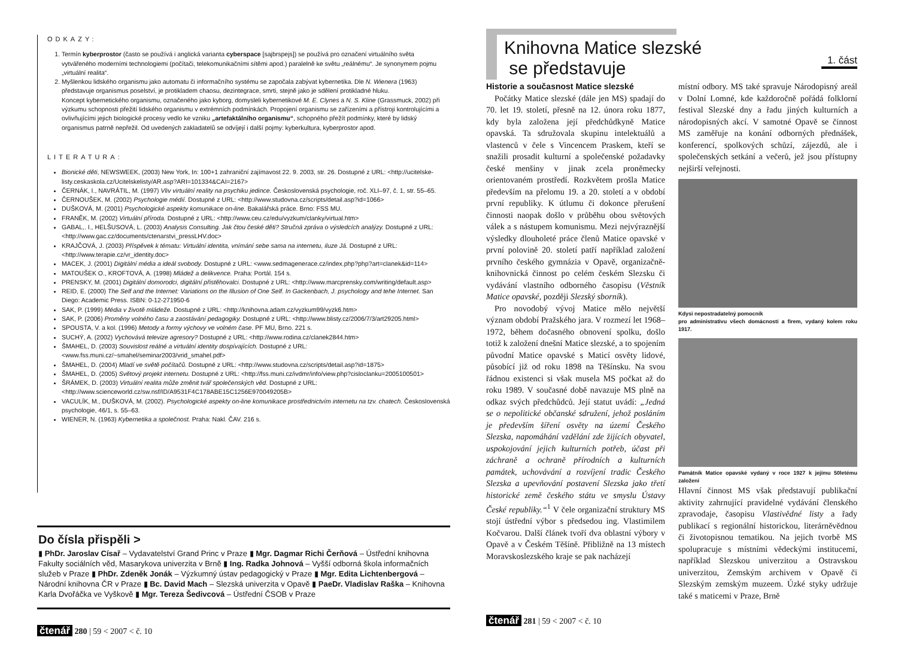ODKAZY:
1. Termín kyberprostor (často se používá i anglická varianta cyberspace [sajbrspejs]) se používá pro označení virtuálního světa vytvářeného moderními technologiemi (počítači, telekomunikačními sítěmi apod.) paralelně ke světu „reálnému“. Je synonymem pojmu „virtuální realita“.
2. Myšlenkou lidského organismu jako automatu či informačního systému se započala zabývat kybernetika. Dle N. Wienera (1963) představuje organismus poselství, je protikladem chaosu, dezintegrace, smrti, stejně jako je sdělení protikladné hluku.
Koncept kybernetického organismu, označeného jako kyborg, domysleli kybernetikové M. E. Clynes a N. S. Kline (Grassmuck, 2002) při výzkumu schopnosti přežití lidského organismu v extrémních podmínkách. Propojení organismu se zařízeními a přístroji kontrolujícími a ovlivňujícími jejich biologické procesy vedlo ke vzniku „artefaktálního organismu“, schopného přežít podmínky, které by lidský organismus patrně nepřežil. Od uvedených zakladatelů se odvíjejí i další pojmy: kyberkultura, kyberprostor apod.
LITERATURA:
Bionické děti, NEWSWEEK, (2003) New York, In: 100+1 zahraniční zajímavost 22. 9. 2003, str. 26. Dostupné z URL: <http://ucitelske-listy.ceskaskola.cz/Ucitelskelisty/AR.asp?ARI=101334&CAI=2167>
ČERNÁK, I., NAVRÁTIL, M. (1997) Vliv virtuální reality na psychiku jedince. Československá psychologie, roč. XLI–97, č. 1, str. 55–65.
ČERNOUŠEK, M. (2002) Psychologie médií. Dostupné z URL: <http://www.studovna.cz/scripts/detail.asp?id=1066>
DUŠKOVÁ, M. (2001) Psychologické aspekty komunikace on-line. Bakalářská práce. Brno: FSS MU.
FRANĚK, M. (2002) Virtuální příroda. Dostupné z URL: <http://www.ceu.cz/edu/vyzkum/clanky/virtual.htm>
GABAL,. I., HELŠUSOVÁ, L. (2003) Analysis Consulting. Jak čtou české děti? Stručná zpráva o výsledcích analýzy. Dostupné z URL: <http://www.gac.cz/documents/ctenarstvi_pressLHV.doc>
KRAJČOVÁ, J. (2003) Příspěvek k tématu: Virtuální identita, vnímání sebe sama na internetu, iluze Já. Dostupné z URL: <http://www.terapie.cz/vr_identity.doc>
MACEK, J. (2001) Digitální média a ideál svobody. Dostupné z URL: <www.sedmagenerace.cz/index.php?php?art=clanek&id=114>
MATOUŠEK O., KROFTOVÁ, A. (1998) Mládež a delikvence. Praha: Portál. 154 s.
PRENSKY, M. (2001) Digitální domorodci, digitální přistěhovalci. Dostupné z URL: <http://www.marcprensky.com/writing/default.asp>
REID, E. (2000) The Self and the Internet: Variations on the Illusion of One Self. In Gackenbach, J. psychology and tehe Internet. San Diego: Academic Press. ISBN: 0-12-271950-6
SAK, P. (1999) Média v životě mládeže. Dostupné z URL: <http://knihovna.adam.cz/vyzkum99/vyzk6.htm>
SAK, P. (2006) Proměny volného času a zaostávání pedagogiky. Dostupné z URL: <http://www.blisty.cz/2006/7/3/art29205.html>
SPOUSTA, V. a kol. (1996) Metody a formy výchovy ve volném čase. PF MU, Brno. 221 s.
SUCHÝ, A. (2002) Vychovává televize agresory? Dostupné z URL: <http://www.rodina.cz/clanek2844.htm>
ŠMAHEL, D. (2003) Souvislost reálné a virtuální identity dospívajících. Dostupné z URL: <www.fss.muni.cz/~smahel/seminar2003/vrid_smahel.pdf>
ŠMAHEL, D. (2004) Mladí ve světě počítačů. Dostupné z URL: <http://www.studovna.cz/scripts/detail.asp?id=1875>
ŠMAHEL, D. (2005) Světový projekt internetu. Dostupné z URL: <http://fss.muni.cz/ivdmr/info/view.php?cisloclanku=2005100501>
ŠRÁMEK, D. (2003) Virtuální realita může změnit tvář společenských věd. Dostupné z URL: <http://www.scienceworld.cz/sw.nsf/ID/A9531F4C178ABE15C1256E970049205B>
VACULÍK, M., DUŠKOVÁ, M. (2002). Psychologické aspekty on-line komunikace prostřednictvím internetu na tzv. chatech. Československá psychologie, 46/1, s. 55–63.
WIENER, N. (1963) Kybernetika a společnost. Praha: Nakl. ČAV. 216 s.
Do čísla přispěli >
▮ PhDr. Jaroslav Císař – Vydavatelství Grand Princ v Praze ▮ Mgr. Dagmar Richi Čerňová – Ústřední knihovna Fakulty sociálních věd, Masarykova univerzita v Brně ▮ Ing. Radka Johnová – Vyšší odborná škola informačních služeb v Praze ▮ PhDr. Zdeněk Jonák – Výzkumný ústav pedagogický v Praze ▮ Mgr. Edita Lichtenbergová – Národní knihovna ČR v Praze ▮ Bc. David Mach – Slezská univerzita v Opavě ▮ PaeDr. Vladislav Raška – Knihovna Karla Dvořáčka ve Vyškově ▮ Mgr. Tereza Šedivcová – Ústřední ČSOB v Praze
čtenář 280 | 59 < 2007 < č. 10
Knihovna Matice slezské
se představuje
1. část
Historie a současnost Matice slezské
Počátky Matice slezské (dále jen MS) spadají do 70. let 19. století, přesně na 12. února roku 1877, kdy byla založena její předchůdkyně Matice opavská. Ta sdružovala skupinu intelektuálů a vlastenců v čele s Vincencem Praskem, kteří se snažili prosadit kulturní a společenské požadavky české menšiny v jinak zcela proněmecky orientovaném prostředí. Rozkvětem prošla Matice především na přelomu 19. a 20. století a v období první republiky. K útlumu či dokonce přerušení činnosti naopak došlo v průběhu obou světových válek a s nástupem komunismu. Mezi nejvýraznější výsledky dlouholeté práce členů Matice opavské v první polovině 20. století patří například založení prvního českého gymnázia v Opavě, organizačně-knihovnická činnost po celém českém Slezsku či vydávání vlastního odborného časopisu (Věstník Matice opavské, později Slezský sborník).
Pro novodobý vývoj Matice mělo největší význam období Pražského jara. V rozmezí let 1968–1972, během dočasného obnovení spolku, došlo totiž k založení dnešní Matice slezské, a to spojením původní Matice opavské s Maticí osvěty lidové, působící již od roku 1898 na Těšínsku. Na svou řádnou existenci si však musela MS počkat až do roku 1989. V současné době navazuje MS plně na odkaz svých předchůdců. Její statut uvádí: „Jedná se o nepolitické občanské sdružení, jehož posláním je především šíření osvěty na území Českého Slezska, napomáhání vzdělání zde žijících obyvatel, uspokojování jejich kulturních potřeb, účast při záchraně a ochraně přírodních a kulturních památek, uchovávání a rozvíjení tradic Českého Slezska a upevňování postavení Slezska jako třetí historické země českého státu ve smyslu Ústavy České republiky.“<sup>1</sup> V čele organizační struktury MS stojí ústřední výbor s předsedou ing. Vlastimilem Kočvarou. Další článek tvoří dva oblastní výbory v Opavě a v Českém Těšíně. Přibližně na 13 místech Moravskoslezského kraje se pak nacházejí
místní odbory. MS také spravuje Národopisný areál v Dolní Lomné, kde každoročně pořádá folklorní festival Slezské dny a řadu jiných kulturních a národopisných akcí. V samotné Opavě se činnost MS zaměřuje na konání odborných přednášek, konferencí, spolkových schůzí, zájezdů, ale i společenských setkání a večerů, jež jsou přístupny nejširší veřejnosti.
Kdysi nepostradatelný pomocník
pro administrativu všech domácností a firem, vydaný kolem roku 1917.
Památník Matice opavské vydaný v roce 1927 k jejímu 50letému založení
Hlavní činnost MS však představují publikační aktivity zahrnující pravidelné vydávání členského zpravodaje, časopisu Vlastivědné listy a řady publikací s regionální historickou, literárněvědnou či životopisnou tematikou. Na jejich tvorbě MS spolupracuje s místními vědeckými institucemi, například Slezskou univerzitou a Ostravskou univerzitou, Zemským archivem v Opavě či Slezským zemským muzeem. Úzké styky udržuje také s maticemi v Praze, Brně
čtenář 281 | 59 < 2007 < č. 10